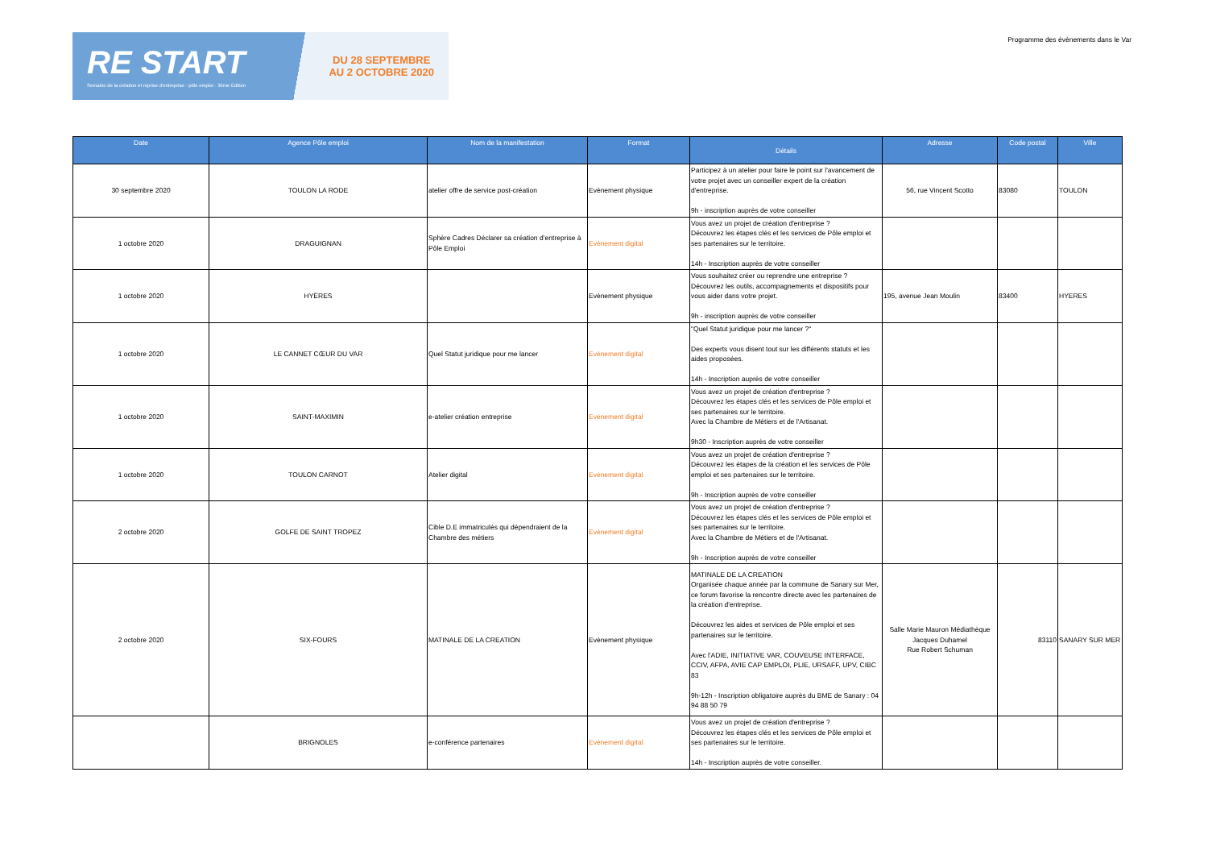RE START
Semaine de la création et reprise d'entreprise · pôle emploi · 3ème Édition
DU 28 SEPTEMBRE
AU 2 OCTOBRE 2020
Programme des évènements dans le Var
| Date | Agence Pôle emploi | Nom de la manifestation | Format | Détails | Adresse | Code postal | Ville |
| --- | --- | --- | --- | --- | --- | --- | --- |
| 30 septembre 2020 | TOULON LA RODE | atelier offre de service post-création | Evènement physique | Participez à un atelier pour faire le point sur l'avancement de votre projet avec un conseiller expert de la création d'entreprise. 9h - inscription auprès de votre conseiller | 56, rue Vincent Scotto | 83080 | TOULON |
| 1 octobre 2020 | DRAGUIGNAN | Sphère Cadres Déclarer sa création d’entreprise à Pôle Emploi | Evènement digital | Vous avez un projet de création d'entreprise ? Découvrez les étapes clés et les services de Pôle emploi et ses partenaires sur le territoire. 14h - Inscription auprès de votre conseiller | | | |
| 1 octobre 2020 | HYÈRES | | Evènement physique | Vous souhaitez créer ou reprendre une entreprise ? Découvrez les outils, accompagnements et dispositifs pour vous aider dans votre projet. 9h - inscription auprès de votre conseiller | 195, avenue Jean Moulin | 83400 | HYERES |
| 1 octobre 2020 | LE CANNET CŒUR DU VAR | Quel Statut juridique pour me lancer | Evènement digital | "Quel Statut juridique pour me lancer ?" Des experts vous disent tout sur les différents statuts et les aides proposées. 14h - Inscription auprès de votre conseiller | | | |
| 1 octobre 2020 | SAINT-MAXIMIN | e-atelier création entreprise | Evènement digital | Vous avez un projet de création d'entreprise ? Découvrez les étapes clés et les services de Pôle emploi et ses partenaires sur le territoire. Avec la Chambre de Métiers et de l'Artisanat. 9h30 - Inscription auprès de votre conseiller | | | |
| 1 octobre 2020 | TOULON CARNOT | Atelier digital | Evènement digital | Vous avez un projet de création d'entreprise ? Découvrez les étapes de la création et les services de Pôle emploi et ses partenaires sur le territoire. 9h - Inscription auprès de votre conseiller | | | |
| 2 octobre 2020 | GOLFE DE SAINT TROPEZ | Cible D.E immatriculés qui dépendraient de la Chambre des métiers | Evènement digital | Vous avez un projet de création d'entreprise ? Découvrez les étapes clés et les services de Pôle emploi et ses partenaires sur le territoire. Avec la Chambre de Métiers et de l'Artisanat. 9h - Inscription auprès de votre conseiller | | | |
| 2 octobre 2020 | SIX-FOURS | MATINALE DE LA CREATION | Evènement physique | MATINALE DE LA CREATION Organisée chaque année par la commune de Sanary sur Mer, ce forum favorise la rencontre directe avec les partenaires de la création d'entreprise. Découvrez les aides et services de Pôle emploi et ses partenaires sur le territoire. Avec l'ADIE, INITIATIVE VAR, COUVEUSE INTERFACE, CCIV, AFPA, AVIE CAP EMPLOI, PLIE, URSAFF, UPV, CIBC 83 9h-12h - Inscription obligatoire auprès du BME de Sanary : 04 94 88 50 79 | Salle Marie Mauron Médiathèque Jacques Duhamel Rue Robert Schuman | 83110 | SANARY SUR MER |
| | BRIGNOLES | e-conférence partenaires | Evènement digital | Vous avez un projet de création d'entreprise ? Découvrez les étapes clés et les services de Pôle emploi et ses partenaires sur le territoire. 14h - Inscription auprès de votre conseiller. | | | |